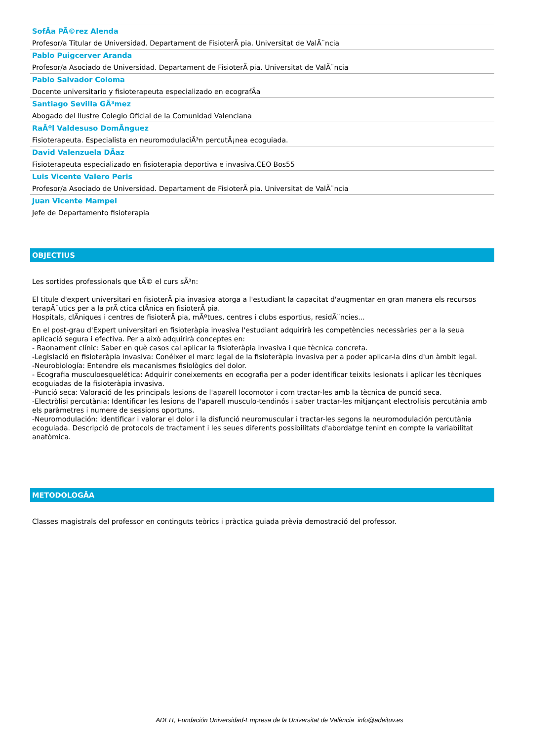SofÃa PÃ©rez Alenda
Profesor/a Titular de Universidad. Departament de FisioterÃ pia. Universitat de ValÃ¨ncia
Pablo Puigcerver Aranda
Profesor/a Asociado de Universidad. Departament de FisioterÃ pia. Universitat de ValÃ¨ncia
Pablo Salvador Coloma
Docente universitario y fisioterapeuta especializado en ecografÃa
Santiago Sevilla GÃ³mez
Abogado del Ilustre Colegio Oficial de la Comunidad Valenciana
RaÃºl Valdesuso DomÃnguez
Fisioterapeuta. Especialista en neuromodulaciÃ³n percutÃ¡nea ecoguiada.
David Valenzuela DÃaz
Fisioterapeuta especializado en fisioterapia deportiva e invasiva.CEO Bos55
Luis Vicente Valero Peris
Profesor/a Asociado de Universidad. Departament de FisioterÃ pia. Universitat de ValÃ¨ncia
Juan Vicente Mampel
Jefe de Departamento fisioterapia
OBJECTIUS
Les sortides professionals que tÃ© el curs sÃ³n:
El titule d'expert universitari en fisioterÃ pia invasiva atorga a l'estudiant la capacitat d'augmentar en gran manera els recursos terapÃ¨utics per a la prÃ ctica clÃnica en fisioterÃ pia.
Hospitals, clÃniques i centres de fisioterÃ pia, mÃºtues, centres i clubs esportius, residÃ¨ncies...
En el post-grau d'Expert universitari en fisioteràpia invasiva l'estudiant adquirirà les competències necessàries per a la seua aplicació segura i efectiva. Per a això adquirirà conceptes en:
- Raonament clínic: Saber en què casos cal aplicar la fisioteràpia invasiva i que tècnica concreta.
-Legislació en fisioteràpia invasiva: Conéixer el marc legal de la fisioteràpia invasiva per a poder aplicar-la dins d'un àmbit legal.
-Neurobiología: Entendre els mecanismes fisiològics del dolor.
- Ecografia musculoesquelética: Adquirir coneixements en ecografia per a poder identificar teixits lesionats i aplicar les tècniques ecoguiadas de la fisioteràpia invasiva.
-Punció seca: Valoració de les principals lesions de l'aparell locomotor i com tractar-les amb la tècnica de punció seca.
-Electròlisi percutània: Identificar les lesions de l'aparell musculo-tendinós i saber tractar-les mitjançant electrolisis percutània amb els paràmetres i numere de sessions oportuns.
-Neuromodulación: identificar i valorar el dolor i la disfunció neuromuscular i tractar-les segons la neuromodulación percutània ecoguiada. Descripció de protocols de tractament i les seues diferents possibilitats d'abordatge tenint en compte la variabilitat anatòmica.
METODOLOGÃ­A
Classes magistrals del professor en continguts teòrics i pràctica guiada prèvia demostració del professor.
ADEIT, Fundación Universidad-Empresa de la Universitat de València info@adeituv.es